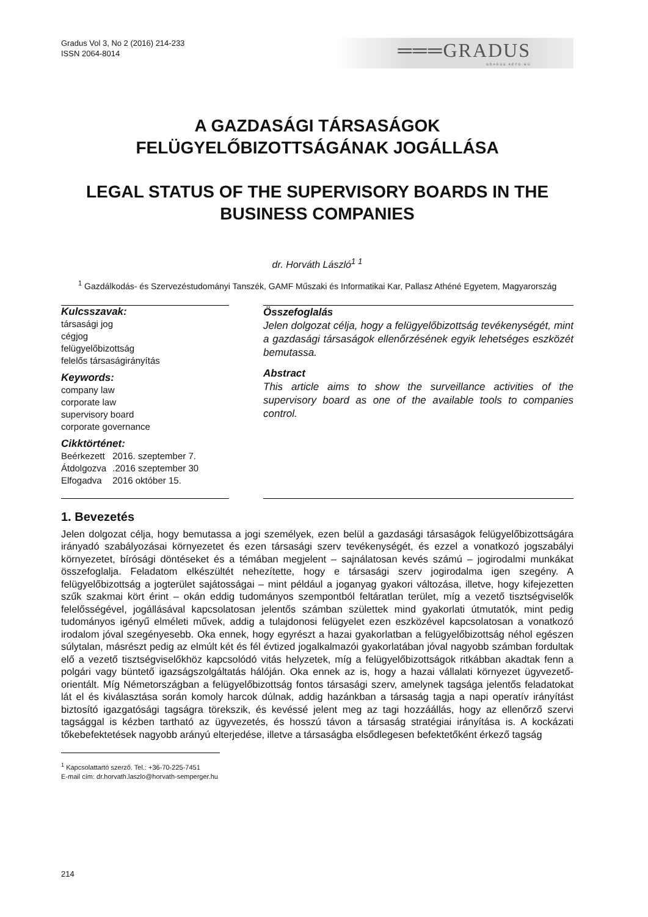Gradus Vol 3, No 2 (2016) 214-233
ISSN 2064-8014
═══GRADUS
GRADUS.KEFO.HU
A GAZDASÁGI TÁRSASÁGOK
FELÜGYELŐBIZOTTSÁGÁNAK JOGÁLLÁSA
LEGAL STATUS OF THE SUPERVISORY BOARDS IN THE BUSINESS COMPANIES
dr. Horváth László<sup>1 1</sup>
<sup>1</sup> Gazdálkodás- és Szervezéstudományi Tanszék, GAMF Műszaki és Informatikai Kar, Pallasz Athéné Egyetem, Magyarország
Kulcsszavak:
társasági jog
cégjog
felügyelőbizottság
felelős társaságirányítás
Keywords:
company law
corporate law
supervisory board
corporate governance
Cikktörténet:
| Beérkezett | 2016. szeptember 7. |
| Átdolgozva | .2016 szeptember 30 |
| Elfogadva | 2016 október 15. |
Összefoglalás
Jelen dolgozat célja, hogy a felügyelőbizottság tevékenységét, mint a gazdasági társaságok ellenőrzésének egyik lehetséges eszközét bemutassa.
Abstract
This article aims to show the surveillance activities of the supervisory board as one of the available tools to companies control.
1. Bevezetés
Jelen dolgozat célja, hogy bemutassa a jogi személyek, ezen belül a gazdasági társaságok felügyelőbizottságára irányadó szabályozásai környezetet és ezen társasági szerv tevékenységét, és ezzel a vonatkozó jogszabályi környezetet, bírósági döntéseket és a témában megjelent – sajnálatosan kevés számú – jogirodalmi munkákat összefoglalja. Feladatom elkészültét nehezítette, hogy e társasági szerv jogirodalma igen szegény. A felügyelőbizottság a jogterület sajátosságai – mint például a joganyag gyakori változása, illetve, hogy kifejezetten szűk szakmai kört érint – okán eddig tudományos szempontból feltáratlan terület, míg a vezető tisztségviselők felelősségével, jogállásával kapcsolatosan jelentős számban születtek mind gyakorlati útmutatók, mint pedig tudományos igényű elméleti művek, addig a tulajdonosi felügyelet ezen eszközével kapcsolatosan a vonatkozó irodalom jóval szegényesebb. Oka ennek, hogy egyrészt a hazai gyakorlatban a felügyelőbizottság néhol egészen súlytalan, másrészt pedig az elmúlt két és fél évtized jogalkalmazói gyakorlatában jóval nagyobb számban fordultak elő a vezető tisztségviselőkhöz kapcsolódó vitás helyzetek, míg a felügyelőbizottságok ritkábban akadtak fenn a polgári vagy büntető igazságszolgáltatás hálóján. Oka ennek az is, hogy a hazai vállalati környezet ügyvezető-orientált. Míg Németországban a felügyelőbizottság fontos társasági szerv, amelynek tagsága jelentős feladatokat lát el és kiválasztása során komoly harcok dúlnak, addig hazánkban a társaság tagja a napi operatív irányítást biztosító igazgatósági tagságra törekszik, és kevéssé jelent meg az tagi hozzáállás, hogy az ellenőrző szervi tagsággal is kézben tartható az ügyvezetés, és hosszú távon a társaság stratégiai irányítása is. A kockázati tőkebefektetések nagyobb arányú elterjedése, illetve a társaságba elsődlegesen befektetőként érkező tagság
<sup>1</sup> Kapcsolattartó szerző. Tel.: +36-70-225-7451
E-mail cím: dr.horvath.laszlo@horvath-semperger.hu
214